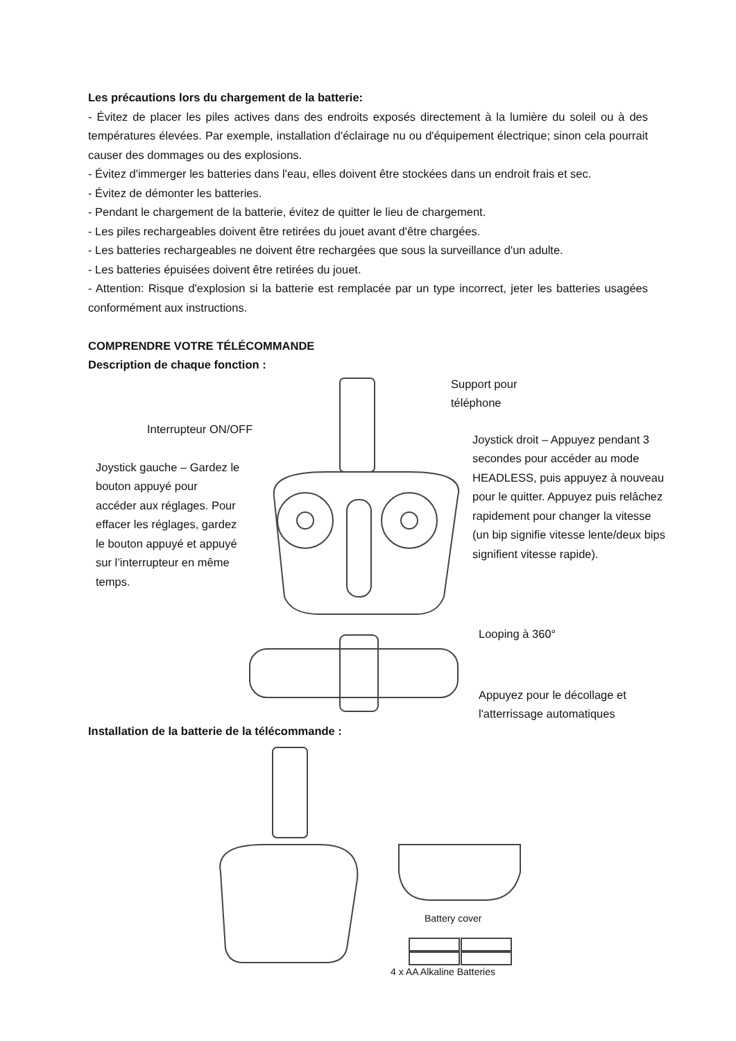Les précautions lors du chargement de la batterie:
- Évitez de placer les piles actives dans des endroits exposés directement à la lumière du soleil ou à des températures élevées. Par exemple, installation d'éclairage nu ou d'équipement électrique; sinon cela pourrait causer des dommages ou des explosions.
- Évitez d'immerger les batteries dans l'eau, elles doivent être stockées dans un endroit frais et sec.
- Évitez de démonter les batteries.
- Pendant le chargement de la batterie, évitez de quitter le lieu de chargement.
- Les piles rechargeables doivent être retirées du jouet avant d'être chargées.
- Les batteries rechargeables ne doivent être rechargées que sous la surveillance d'un adulte.
- Les batteries épuisées doivent être retirées du jouet.
- Attention: Risque d'explosion si la batterie est remplacée par un type incorrect, jeter les batteries usagées conformément aux instructions.
COMPRENDRE VOTRE TÉLÉCOMMANDE
Description de chaque fonction :
Support pour
téléphone
Interrupteur ON/OFF
Joystick gauche – Gardez le bouton appuyé pour accéder aux réglages. Pour effacer les réglages, gardez le bouton appuyé et appuyé sur l’interrupteur en même temps.
Joystick droit – Appuyez pendant 3 secondes pour accéder au mode HEADLESS, puis appuyez à nouveau pour le quitter. Appuyez puis relâchez rapidement pour changer la vitesse (un bip signifie vitesse lente/deux bips signifient vitesse rapide).
Looping à 360°
Appuyez pour le décollage et
l'atterrissage automatiques
Installation de la batterie de la télécommande :
Battery cover
4 x AA Alkaline Batteries